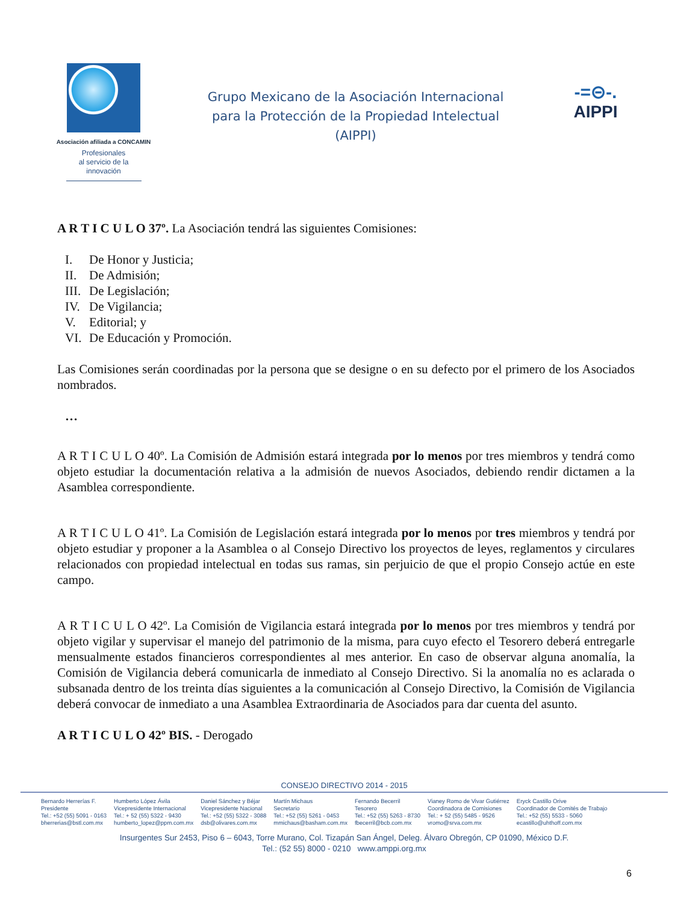Asociación afiliada a CONCAMIN
Profesionales
al servicio de la
innovación
Grupo Mexicano de la Asociación Internacional
para la Protección de la Propiedad Intelectual
(AIPPI)
-=⊝-.
AIPPI
A R T I C U L O 37º. La Asociación tendrá las siguientes Comisiones:
I. De Honor y Justicia;
II. De Admisión;
III. De Legislación;
IV. De Vigilancia;
V. Editorial; y
VI. De Educación y Promoción.
Las Comisiones serán coordinadas por la persona que se designe o en su defecto por el primero de los Asociados nombrados.
…
A R T I C U L O 40º. La Comisión de Admisión estará integrada por lo menos por tres miembros y tendrá como objeto estudiar la documentación relativa a la admisión de nuevos Asociados, debiendo rendir dictamen a la Asamblea correspondiente.
A R T I C U L O 41º. La Comisión de Legislación estará integrada por lo menos por tres miembros y tendrá por objeto estudiar y proponer a la Asamblea o al Consejo Directivo los proyectos de leyes, reglamentos y circulares relacionados con propiedad intelectual en todas sus ramas, sin perjuicio de que el propio Consejo actúe en este campo.
A R T I C U L O 42º. La Comisión de Vigilancia estará integrada por lo menos por tres miembros y tendrá por objeto vigilar y supervisar el manejo del patrimonio de la misma, para cuyo efecto el Tesorero deberá entregarle mensualmente estados financieros correspondientes al mes anterior. En caso de observar alguna anomalía, la Comisión de Vigilancia deberá comunicarla de inmediato al Consejo Directivo. Si la anomalía no es aclarada o subsanada dentro de los treinta días siguientes a la comunicación al Consejo Directivo, la Comisión de Vigilancia deberá convocar de inmediato a una Asamblea Extraordinaria de Asociados para dar cuenta del asunto.
A R T I C U L O 42º BIS. - Derogado
CONSEJO DIRECTIVO 2014 - 2015
Bernardo Herrerías F.
Presidente
Tel.: +52 (55) 5091 - 0163
bherrerias@bstl.com.mx
Humberto López Ávila
Vicepresidente Internacional
Tel.: + 52 (55) 5322 - 9430
humberto_lopez@ppm.com.mx
Daniel Sánchez y Béjar
Vicepresidente Nacional
Tel.: +52 (55) 5322 - 3088
dsb@olivares.com.mx
Martín Michaus
Secretario
Tel.: +52 (55) 5261 - 0453
mmichaus@basham.com.mx
Fernando Becerril
Tesorero
Tel.: +52 (55) 5263 - 8730
fbecerril@bcb.com.mx
Vianey Romo de Vivar Gutiérrez
Coordinadora de Comisiones
Tel.: + 52 (55) 5485 - 9526
vromo@srva.com.mx
Eryck Castillo Orive
Coordinador de Comités de Trabajo
Tel.: +52 (55) 5533 - 5060
ecastillo@uhthoff.com.mx
Insurgentes Sur 2453, Piso 6 – 6043, Torre Murano, Col. Tizapán San Ángel, Deleg. Álvaro Obregón, CP 01090, México D.F.
Tel.: (52 55) 8000 - 0210 www.amppi.org.mx
6